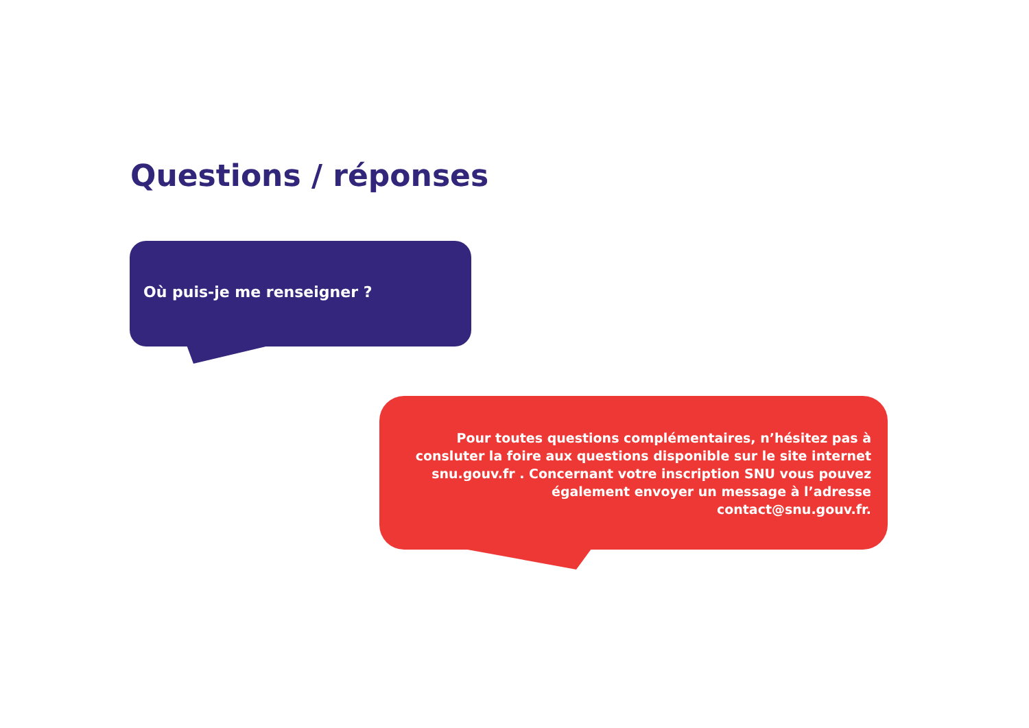Questions / réponses
Où puis-je me renseigner ?
Pour toutes questions complémentaires, n’hésitez pas à consluter la foire aux questions disponible sur le site internet snu.gouv.fr . Concernant votre inscription SNU vous pouvez également envoyer un message à l’adresse contact@snu.gouv.fr.